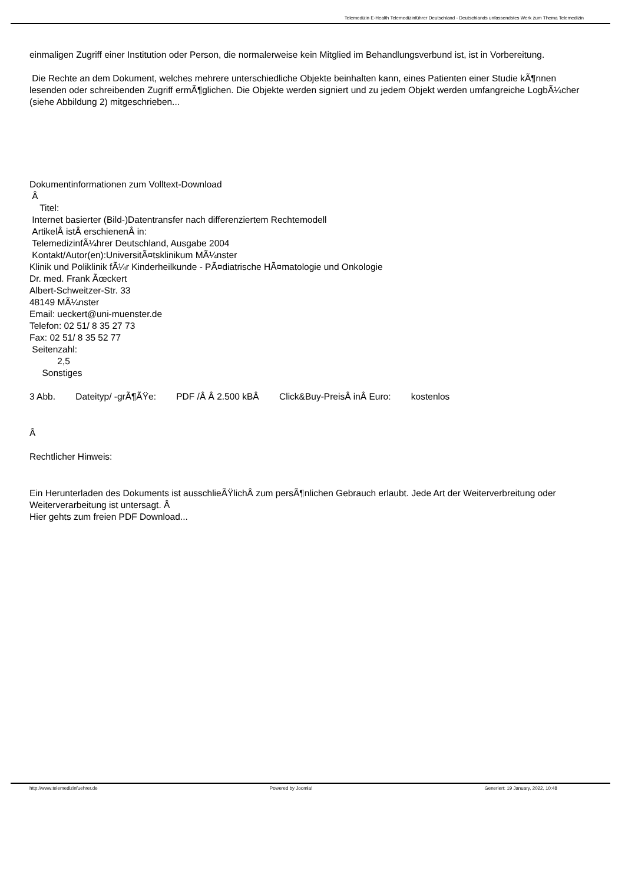Telemedizin E-Health Telemedizinführer Deutschland - Deutschlands unfassendstes Werk zum Thema Telemedizin
einmaligen Zugriff einer Institution oder Person, die normalerweise kein Mitglied im Behandlungsverbund ist, ist in Vorbereitung.
Die Rechte an dem Dokument, welches mehrere unterschiedliche Objekte beinhalten kann, eines Patienten einer Studie kÃ¶nnen lesenden oder schreibenden Zugriff ermÃ¶glichen. Die Objekte werden signiert und zu jedem Objekt werden umfangreiche LogbÃ¼cher (siehe Abbildung 2) mitgeschrieben...
Dokumentinformationen zum Volltext-Download
Â
Titel:
Internet basierter (Bild-)Datentransfer nach differenziertem Rechtemodell
ArtikelÂ istÂ erschienenÂ in:
TelemedizinfÃ¼hrer Deutschland, Ausgabe 2004
Kontakt/Autor(en):UniversitÃ¤tsklinikum MÃ¼nster
Klinik und Poliklinik fÃ¼r Kinderheilkunde - PÃ¤diatrische HÃ¤matologie und Onkologie
Dr. med. Frank Ãœckert
Albert-Schweitzer-Str. 33
48149 MÃ¼nster
Email: ueckert@uni-muenster.de
Telefon: 02 51/ 8 35 27 73
Fax: 02 51/ 8 35 52 77
Seitenzahl:
2,5
Sonstiges
3 Abb. Dateityp/ -grÃ¶ÃŸe: PDF /Â Â 2.500 kBÂ Click&Buy-PreisÂ inÂ Euro: kostenlos
Â
Rechtlicher Hinweis:
Ein Herunterladen des Dokuments ist ausschlieÃŸlichÂ zum persÃ¶nlichen Gebrauch erlaubt. Jede Art der Weiterverbreitung oder Weiterverarbeitung ist untersagt. Â
Hier gehts zum freien PDF Download...
http://www.telemedizinfuehrer.de Powered by Joomla! Generiert: 19 January, 2022, 10:48